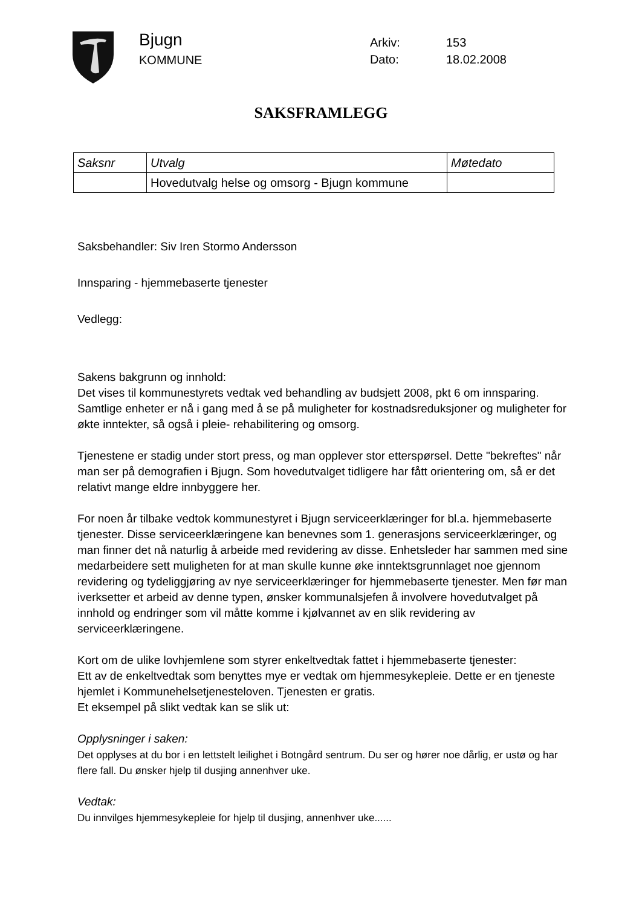Bjugn
KOMMUNE
Arkiv: 153
Dato: 18.02.2008
SAKSFRAMLEGG
| Saksnr | Utvalg | Møtedato |
| --- | --- | --- |
| | Hovedutvalg helse og omsorg - Bjugn kommune | |
Saksbehandler: Siv Iren Stormo Andersson
Innsparing - hjemmebaserte tjenester
Vedlegg:
Sakens bakgrunn og innhold:
Det vises til kommunestyrets vedtak ved behandling av budsjett 2008, pkt 6 om innsparing.
Samtlige enheter er nå i gang med å se på muligheter for kostnadsreduksjoner og muligheter for økte inntekter, så også i pleie- rehabilitering og omsorg.
Tjenestene er stadig under stort press, og man opplever stor etterspørsel. Dette "bekreftes" når man ser på demografien i Bjugn. Som hovedutvalget tidligere har fått orientering om, så er det relativt mange eldre innbyggere her.
For noen år tilbake vedtok kommunestyret i Bjugn serviceerklæringer for bl.a. hjemmebaserte tjenester. Disse serviceerklæringene kan benevnes som 1. generasjons serviceerklæringer, og man finner det nå naturlig å arbeide med revidering av disse. Enhetsleder har sammen med sine medarbeidere sett muligheten for at man skulle kunne øke inntektsgrunnlaget noe gjennom revidering og tydeliggjøring av nye serviceerklæringer for hjemmebaserte tjenester. Men før man iverksetter et arbeid av denne typen, ønsker kommunalsjefen å involvere hovedutvalget på innhold og endringer som vil måtte komme i kjølvannet av en slik revidering av serviceerklæringene.
Kort om de ulike lovhjemlene som styrer enkeltvedtak fattet i hjemmebaserte tjenester:
Ett av de enkeltvedtak som benyttes mye er vedtak om hjemmesykepleie. Dette er en tjeneste hjemlet i Kommunehelsetjenesteloven. Tjenesten er gratis.
Et eksempel på slikt vedtak kan se slik ut:
Opplysninger i saken:
Det opplyses at du bor i en lettstelt leilighet i Botngård sentrum. Du ser og hører noe dårlig, er ustø og har flere fall. Du ønsker hjelp til dusjing annenhver uke.
Vedtak:
Du innvilges hjemmesykepleie for hjelp til dusjing, annenhver uke......